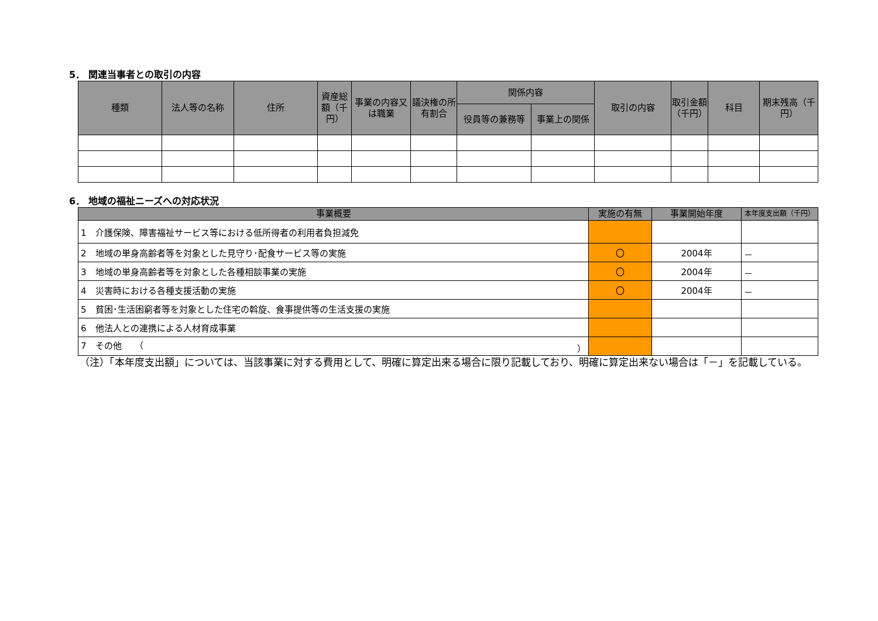5． 関連当事者との取引の内容
| 種類 | 法人等の名称 | 住所 | 資産総額（千円） | 事業の内容又は職業 | 議決権の所有割合 | 関係内容 | | 取引の内容 | 取引金額（千円） | 科目 | 期末残高（千円） |
| --- | --- | --- | --- | --- | --- | --- | --- | --- | --- | --- | --- |
| | | | | | | 役員等の兼務等 | 事業上の関係 | | | | |
6． 地域の福祉ニーズへの対応状況
| 事業概要 | 実施の有無 | 事業開始年度 | 本年度支出額（千円） |
| --- | --- | --- | --- |
| 1 介護保険、障害福祉サービス等における低所得者の利用者負担減免 | | | |
| 2 地域の単身高齢者等を対象とした見守り･配食サービス等の実施 | 〇 | 2004年 | － |
| 3 地域の単身高齢者等を対象とした各種相談事業の実施 | 〇 | 2004年 | － |
| 4 災害時における各種支援活動の実施 | 〇 | 2004年 | － |
| 5 貧困･生活困窮者等を対象とした住宅の斡旋、食事提供等の生活支援の実施 | | | |
| 6 他法人との連携による人材育成事業 | | | |
| 7 その他 （ ） | | | |
（注）「本年度支出額」については、当該事業に対する費用として、明確に算定出来る場合に限り記載しており、明確に算定出来ない場合は「－」を記載している。